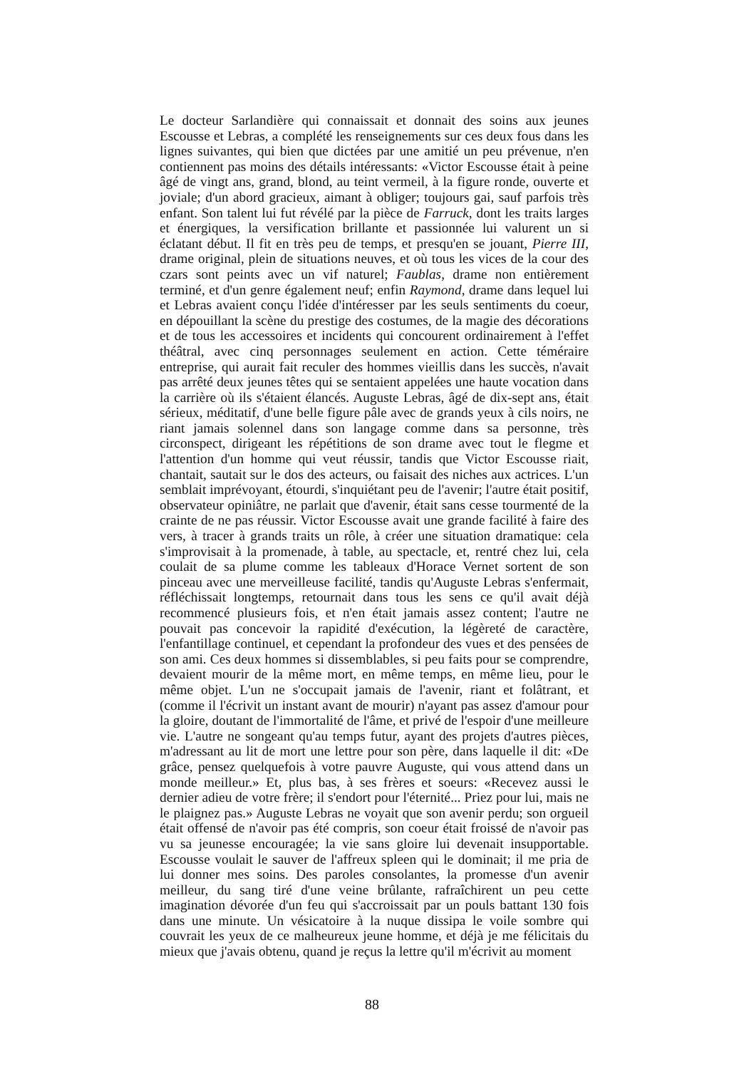Le docteur Sarlandière qui connaissait et donnait des soins aux jeunes Escousse et Lebras, a complété les renseignements sur ces deux fous dans les lignes suivantes, qui bien que dictées par une amitié un peu prévenue, n'en contiennent pas moins des détails intéressants: «Victor Escousse était à peine âgé de vingt ans, grand, blond, au teint vermeil, à la figure ronde, ouverte et joviale; d'un abord gracieux, aimant à obliger; toujours gai, sauf parfois très enfant. Son talent lui fut révélé par la pièce de Farruck, dont les traits larges et énergiques, la versification brillante et passionnée lui valurent un si éclatant début. Il fit en très peu de temps, et presqu'en se jouant, Pierre III, drame original, plein de situations neuves, et où tous les vices de la cour des czars sont peints avec un vif naturel; Faublas, drame non entièrement terminé, et d'un genre également neuf; enfin Raymond, drame dans lequel lui et Lebras avaient conçu l'idée d'intéresser par les seuls sentiments du coeur, en dépouillant la scène du prestige des costumes, de la magie des décorations et de tous les accessoires et incidents qui concourent ordinairement à l'effet théâtral, avec cinq personnages seulement en action. Cette téméraire entreprise, qui aurait fait reculer des hommes vieillis dans les succès, n'avait pas arrêté deux jeunes têtes qui se sentaient appelées une haute vocation dans la carrière où ils s'étaient élancés. Auguste Lebras, âgé de dix-sept ans, était sérieux, méditatif, d'une belle figure pâle avec de grands yeux à cils noirs, ne riant jamais solennel dans son langage comme dans sa personne, très circonspect, dirigeant les répétitions de son drame avec tout le flegme et l'attention d'un homme qui veut réussir, tandis que Victor Escousse riait, chantait, sautait sur le dos des acteurs, ou faisait des niches aux actrices. L'un semblait imprévoyant, étourdi, s'inquiétant peu de l'avenir; l'autre était positif, observateur opiniâtre, ne parlait que d'avenir, était sans cesse tourmenté de la crainte de ne pas réussir. Victor Escousse avait une grande facilité à faire des vers, à tracer à grands traits un rôle, à créer une situation dramatique: cela s'improvisait à la promenade, à table, au spectacle, et, rentré chez lui, cela coulait de sa plume comme les tableaux d'Horace Vernet sortent de son pinceau avec une merveilleuse facilité, tandis qu'Auguste Lebras s'enfermait, réfléchissait longtemps, retournait dans tous les sens ce qu'il avait déjà recommencé plusieurs fois, et n'en était jamais assez content; l'autre ne pouvait pas concevoir la rapidité d'exécution, la légèreté de caractère, l'enfantillage continuel, et cependant la profondeur des vues et des pensées de son ami. Ces deux hommes si dissemblables, si peu faits pour se comprendre, devaient mourir de la même mort, en même temps, en même lieu, pour le même objet. L'un ne s'occupait jamais de l'avenir, riant et folâtrant, et (comme il l'écrivit un instant avant de mourir) n'ayant pas assez d'amour pour la gloire, doutant de l'immortalité de l'âme, et privé de l'espoir d'une meilleure vie. L'autre ne songeant qu'au temps futur, ayant des projets d'autres pièces, m'adressant au lit de mort une lettre pour son père, dans laquelle il dit: «De grâce, pensez quelquefois à votre pauvre Auguste, qui vous attend dans un monde meilleur.» Et, plus bas, à ses frères et soeurs: «Recevez aussi le dernier adieu de votre frère; il s'endort pour l'éternité... Priez pour lui, mais ne le plaignez pas.» Auguste Lebras ne voyait que son avenir perdu; son orgueil était offensé de n'avoir pas été compris, son coeur était froissé de n'avoir pas vu sa jeunesse encouragée; la vie sans gloire lui devenait insupportable. Escousse voulait le sauver de l'affreux spleen qui le dominait; il me pria de lui donner mes soins. Des paroles consolantes, la promesse d'un avenir meilleur, du sang tiré d'une veine brûlante, rafraîchirent un peu cette imagination dévorée d'un feu qui s'accroissait par un pouls battant 130 fois dans une minute. Un vésicatoire à la nuque dissipa le voile sombre qui couvrait les yeux de ce malheureux jeune homme, et déjà je me félicitais du mieux que j'avais obtenu, quand je reçus la lettre qu'il m'écrivit au moment
88